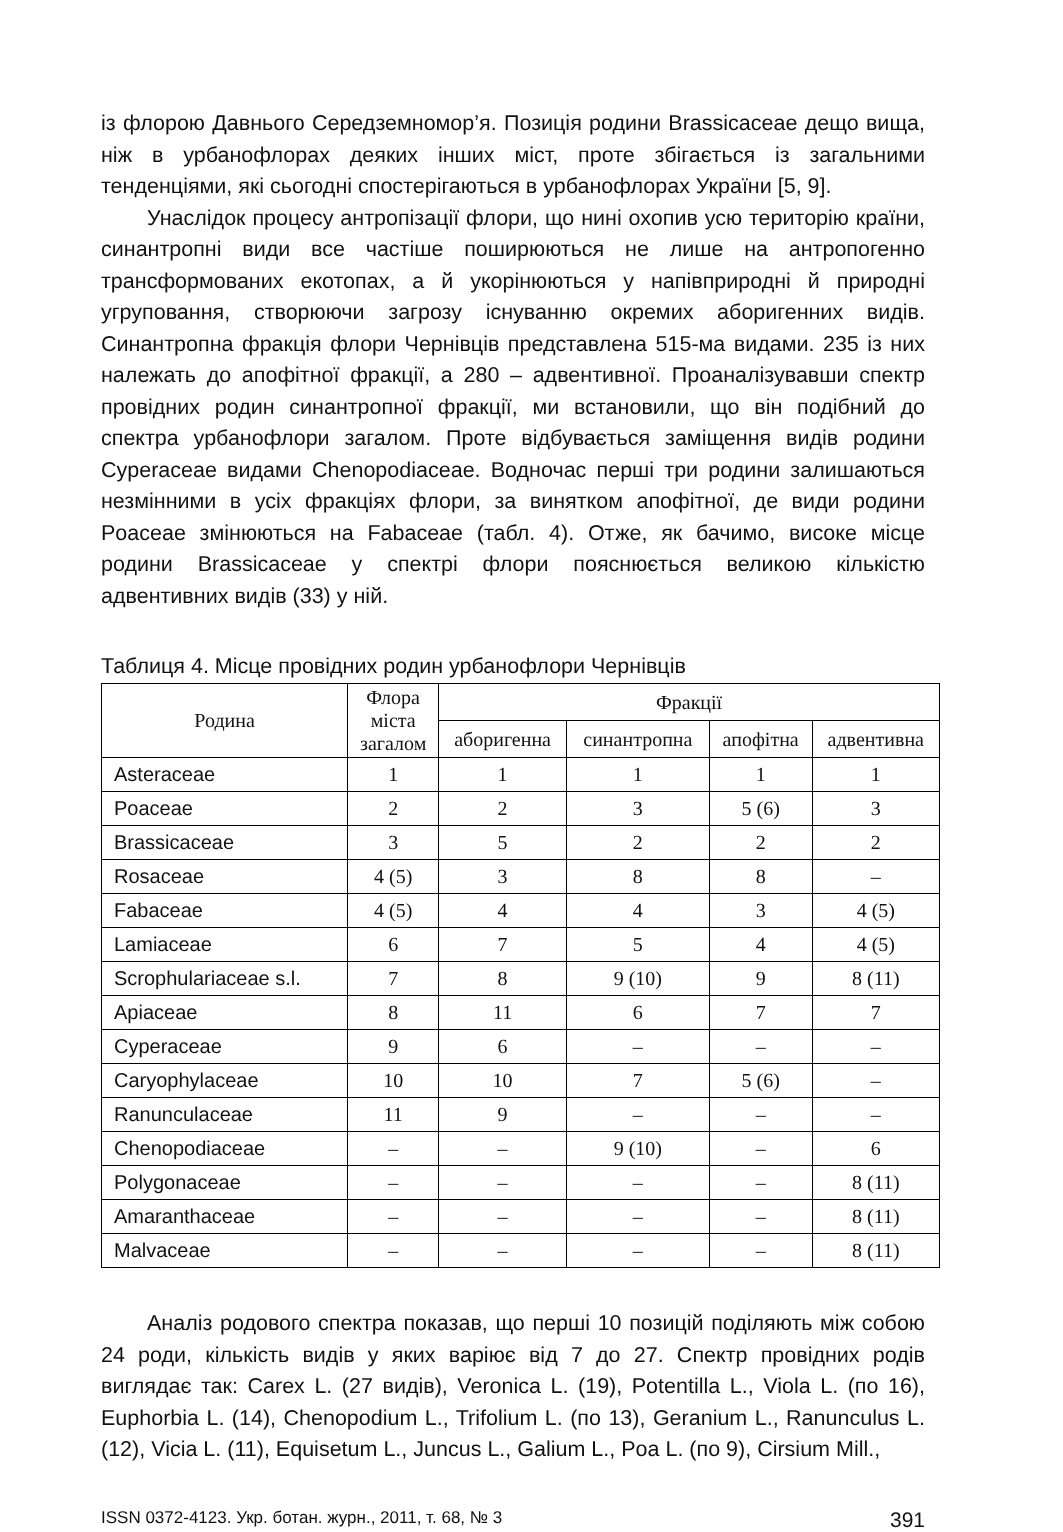із флорою Давнього Середземномор’я. Позиція родини Brassicaceae дещо вища, ніж в урбанофлорах деяких інших міст, проте збігається із загальними тенденціями, які сьогодні спостерігаються в урбанофлорах України [5, 9].
Унаслідок процесу антропізації флори, що нині охопив усю територію країни, синантропні види все частіше поширюються не лише на антропогенно трансформованих екотопах, а й укорінюються у напівприродні й природні угруповання, створюючи загрозу існуванню окремих аборигенних видів. Синантропна фракція флори Чернівців представлена 515-ма видами. 235 із них належать до апофітної фракції, а 280 – адвентивної. Проаналізувавши спектр провідних родин синантропної фракції, ми встановили, що він подібний до спектра урбанофлори загалом. Проте відбувається заміщення видів родини Cyperaceae видами Chenopodiaceae. Водночас перші три родини залишаються незмінними в усіх фракціях флори, за винятком апофітної, де види родини Poaceae змінюються на Fabaceae (табл. 4). Отже, як бачимо, високе місце родини Brassicaceae у спектрі флори пояснюється великою кількістю адвентивних видів (33) у ній.
Таблиця 4. Місце провідних родин урбанофлори Чернівців
| Родина | Флора міста загалом | Фракції | | | |
| --- | --- | --- | --- | --- | --- |
| | | аборигенна | синантропна | апофітна | адвентивна |
| Asteraceae | 1 | 1 | 1 | 1 | 1 |
| Poaceae | 2 | 2 | 3 | 5 (6) | 3 |
| Brassicaceae | 3 | 5 | 2 | 2 | 2 |
| Rosaceae | 4 (5) | 3 | 8 | 8 | – |
| Fabaceae | 4 (5) | 4 | 4 | 3 | 4 (5) |
| Lamiaceae | 6 | 7 | 5 | 4 | 4 (5) |
| Scrophulariaceae s.l. | 7 | 8 | 9 (10) | 9 | 8 (11) |
| Apiaceae | 8 | 11 | 6 | 7 | 7 |
| Cyperaceae | 9 | 6 | – | – | – |
| Caryophylaceae | 10 | 10 | 7 | 5 (6) | – |
| Ranunculaceae | 11 | 9 | – | – | – |
| Chenopodiaceae | – | – | 9 (10) | – | 6 |
| Polygonaceae | – | – | – | – | 8 (11) |
| Amaranthaceae | – | – | – | – | 8 (11) |
| Malvaceae | – | – | – | – | 8 (11) |
Аналіз родового спектра показав, що перші 10 позицій поділяють між собою 24 роди, кількість видів у яких варіює від 7 до 27. Спектр провідних родів виглядає так: Carex L. (27 видів), Veronica L. (19), Potentilla L., Viola L. (по 16), Euphorbia L. (14), Chenopodium L., Trifolium L. (по 13), Geranium L., Ranunculus L. (12), Vicia L. (11), Equisetum L., Juncus L., Galium L., Poa L. (по 9), Cirsium Mill.,
ISSN 0372-4123. Укр. ботан. журн., 2011, т. 68, № 3 391